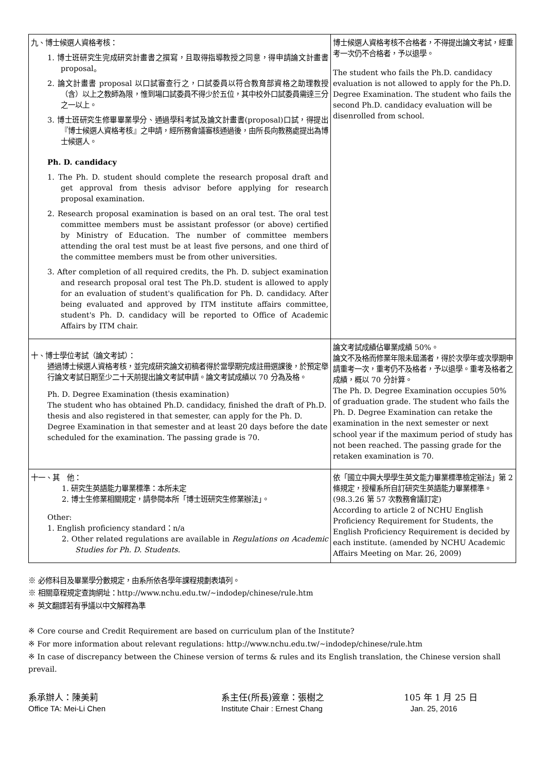| 九、博士候選人資格考核： 1. 博士班研究生完成研究計畫書之撰寫，且取得指導教授之同意，得申請論文計畫書 proposal。 2. 論文計畫書 proposal 以口試審查行之，口試委員以符合教育部資格之助理教授（含）以上之教師為限，惟到場口試委員不得少於五位，其中校外口試委員需達三分之一以上。 3. 博士班研究生修畢畢業學分、通過學科考試及論文計畫書(proposal)口試，得提出『博士候選人資格考核』之申請，經所務會議審核通過後，由所長向教務處提出為博士候選人。 Ph. D. candidacy 1. The Ph. D. student should complete the research proposal draft and get approval from thesis advisor before applying for research proposal examination. 2. Research proposal examination is based on an oral test. The oral test committee members must be assistant professor (or above) certified by Ministry of Education. The number of committee members attending the oral test must be at least five persons, and one third of the committee members must be from other universities. 3. After completion of all required credits, the Ph. D. subject examination and research proposal oral test The Ph.D. student is allowed to apply for an evaluation of student's qualification for Ph. D. candidacy. After being evaluated and approved by ITM institute affairs committee, student's Ph. D. candidacy will be reported to Office of Academic Affairs by ITM chair. | 博士候選人資格考核不合格者，不得提出論文考試，經重考一次仍不合格者，予以退學。 The student who fails the Ph.D. candidacy evaluation is not allowed to apply for the Ph.D. Degree Examination. The student who fails the second Ph.D. candidacy evaluation will be disenrolled from school. |
| 十、博士學位考試（論文考試）： 通過博士候選人資格考核，並完成研究論文初稿者得於當學期完成註冊選課後，於預定舉行論文考試日期至少二十天前提出論文考試申請。論文考試成績以 70 分為及格。 Ph. D. Degree Examination (thesis examination) The student who has obtained Ph.D. candidacy, finished the draft of Ph.D. thesis and also registered in that semester, can apply for the Ph. D. Degree Examination in that semester and at least 20 days before the date scheduled for the examination. The passing grade is 70. | 論文考試成績佔畢業成績 50%。 論文不及格而修業年限未屆滿者，得於次學年或次學期申請重考一次，重考仍不及格者，予以退學。重考及格者之成績，概以 70 分計算。 The Ph. D. Degree Examination occupies 50% of graduation grade. The student who fails the Ph. D. Degree Examination can retake the examination in the next semester or next school year if the maximum period of study has not been reached. The passing grade for the retaken examination is 70. |
| 十一、其 他： 1. 研究生英語能力畢業標準：本所未定 2. 博士生修業相關規定，請參閱本所「博士班研究生修業辦法」。 Other: 1. English proficiency standard：n/a 2. Other related regulations are available in Regulations on Academic Studies for Ph. D. Students. | 依「國立中興大學學生英文能力畢業標準檢定辦法」第 2 條規定，授權系所自訂研究生英語能力畢業標準。(98.3.26 第 57 次教務會議訂定) According to article 2 of NCHU English Proficiency Requirement for Students, the English Proficiency Requirement is decided by each institute. (amended by NCHU Academic Affairs Meeting on Mar. 26, 2009) |
※ 必修科目及畢業學分數規定，由系所依各學年課程規劃表填列。
※ 相關章程規定查詢網址：http://www.nchu.edu.tw/~indodep/chinese/rule.htm
※ 英文翻譯若有爭議以中文解釋為準
※ Core course and Credit Requirement are based on curriculum plan of the Institute?
※ For more information about relevant regulations: http://www.nchu.edu.tw/~indodep/chinese/rule.htm
※ In case of discrepancy between the Chinese version of terms & rules and its English translation, the Chinese version shall prevail.
系承辦人：陳美莉
Office TA: Mei-Li Chen
系主任(所長)簽章：張樹之
Institute Chair : Ernest Chang
105 年 1 月 25 日
Jan. 25, 2016